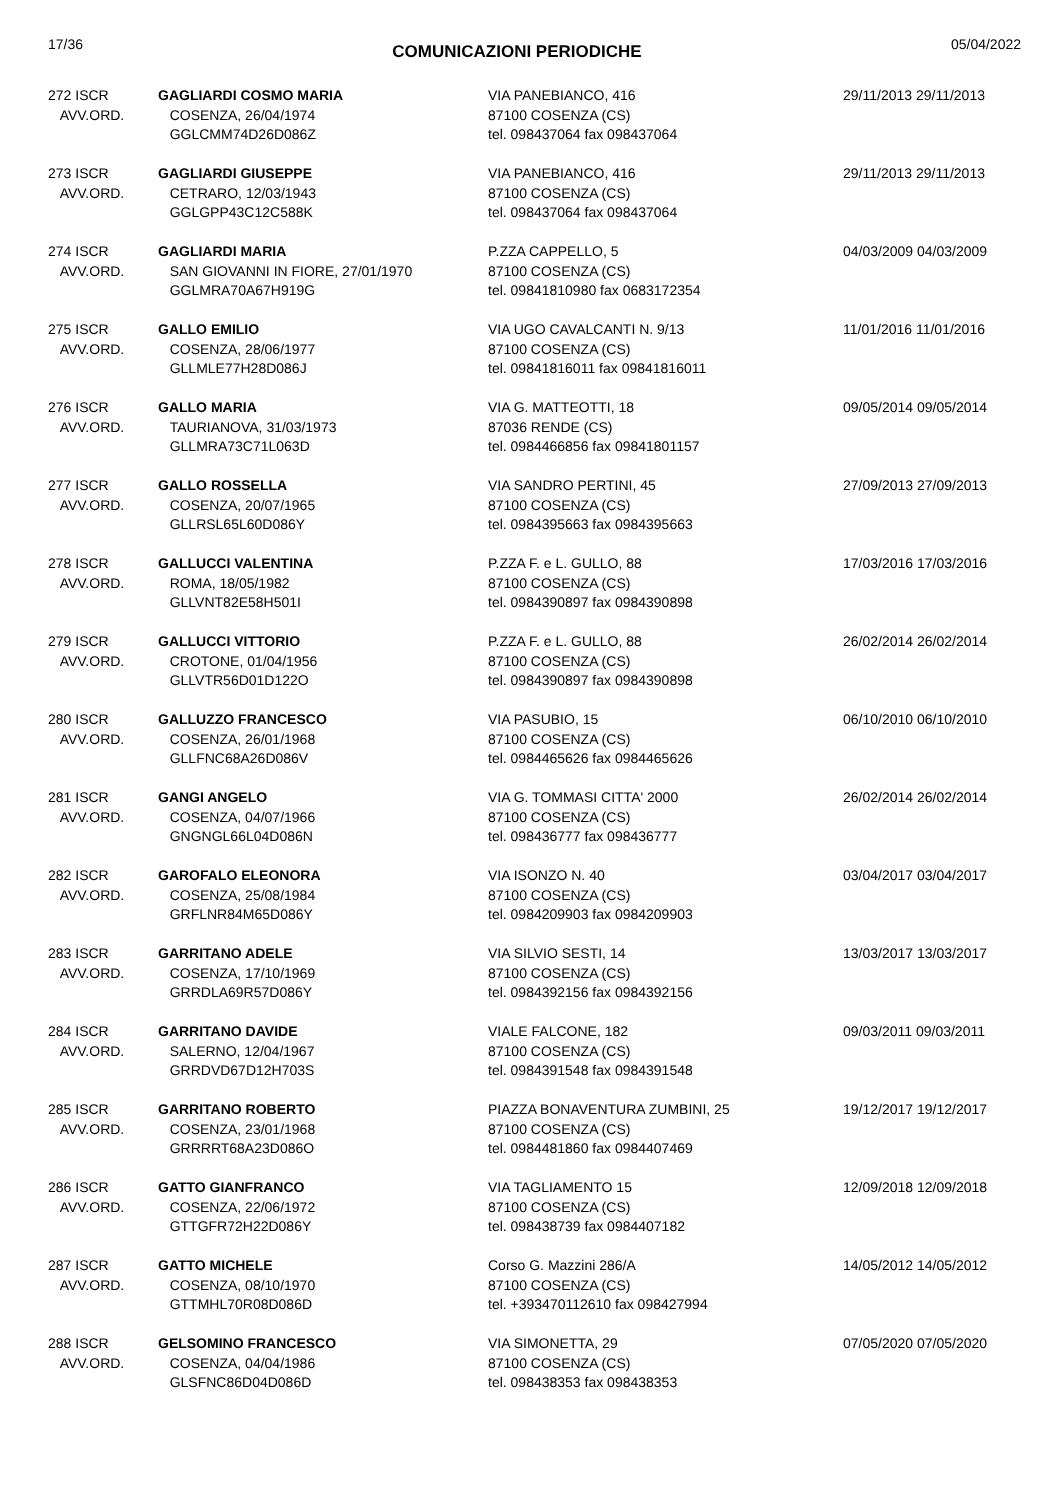17/36 COMUNICAZIONI PERIODICHE 05/04/2022
| 272 ISCR AVV.ORD. | GAGLIARDI COSMO MARIA COSENZA, 26/04/1974 GGLCMM74D26D086Z | VIA PANEBIANCO, 416 87100 COSENZA (CS) tel. 098437064 fax 098437064 | 29/11/2013 29/11/2013 |
| 273 ISCR AVV.ORD. | GAGLIARDI GIUSEPPE CETRARO, 12/03/1943 GGLGPP43C12C588K | VIA PANEBIANCO, 416 87100 COSENZA (CS) tel. 098437064 fax 098437064 | 29/11/2013 29/11/2013 |
| 274 ISCR AVV.ORD. | GAGLIARDI MARIA SAN GIOVANNI IN FIORE, 27/01/1970 GGLMRA70A67H919G | P.ZZA CAPPELLO, 5 87100 COSENZA (CS) tel. 09841810980 fax 0683172354 | 04/03/2009 04/03/2009 |
| 275 ISCR AVV.ORD. | GALLO EMILIO COSENZA, 28/06/1977 GLLMLE77H28D086J | VIA UGO CAVALCANTI N. 9/13 87100 COSENZA (CS) tel. 09841816011 fax 09841816011 | 11/01/2016 11/01/2016 |
| 276 ISCR AVV.ORD. | GALLO MARIA TAURIANOVA, 31/03/1973 GLLMRA73C71L063D | VIA G. MATTEOTTI, 18 87036 RENDE (CS) tel. 0984466856 fax 09841801157 | 09/05/2014 09/05/2014 |
| 277 ISCR AVV.ORD. | GALLO ROSSELLA COSENZA, 20/07/1965 GLLRSL65L60D086Y | VIA SANDRO PERTINI, 45 87100 COSENZA (CS) tel. 0984395663 fax 0984395663 | 27/09/2013 27/09/2013 |
| 278 ISCR AVV.ORD. | GALLUCCI VALENTINA ROMA, 18/05/1982 GLLVNT82E58H501I | P.ZZA F. e L. GULLO, 88 87100 COSENZA (CS) tel. 0984390897 fax 0984390898 | 17/03/2016 17/03/2016 |
| 279 ISCR AVV.ORD. | GALLUCCI VITTORIO CROTONE, 01/04/1956 GLLVTR56D01D122O | P.ZZA F. e L. GULLO, 88 87100 COSENZA (CS) tel. 0984390897 fax 0984390898 | 26/02/2014 26/02/2014 |
| 280 ISCR AVV.ORD. | GALLUZZO FRANCESCO COSENZA, 26/01/1968 GLLFNC68A26D086V | VIA PASUBIO, 15 87100 COSENZA (CS) tel. 0984465626 fax 0984465626 | 06/10/2010 06/10/2010 |
| 281 ISCR AVV.ORD. | GANGI ANGELO COSENZA, 04/07/1966 GNGNGL66L04D086N | VIA G. TOMMASI CITTA' 2000 87100 COSENZA (CS) tel. 098436777 fax 098436777 | 26/02/2014 26/02/2014 |
| 282 ISCR AVV.ORD. | GAROFALO ELEONORA COSENZA, 25/08/1984 GRFLNR84M65D086Y | VIA ISONZO N. 40 87100 COSENZA (CS) tel. 0984209903 fax 0984209903 | 03/04/2017 03/04/2017 |
| 283 ISCR AVV.ORD. | GARRITANO ADELE COSENZA, 17/10/1969 GRRDLA69R57D086Y | VIA SILVIO SESTI, 14 87100 COSENZA (CS) tel. 0984392156 fax 0984392156 | 13/03/2017 13/03/2017 |
| 284 ISCR AVV.ORD. | GARRITANO DAVIDE SALERNO, 12/04/1967 GRRDVD67D12H703S | VIALE FALCONE, 182 87100 COSENZA (CS) tel. 0984391548 fax 0984391548 | 09/03/2011 09/03/2011 |
| 285 ISCR AVV.ORD. | GARRITANO ROBERTO COSENZA, 23/01/1968 GRRRRT68A23D086O | PIAZZA BONAVENTURA ZUMBINI, 25 87100 COSENZA (CS) tel. 0984481860 fax 0984407469 | 19/12/2017 19/12/2017 |
| 286 ISCR AVV.ORD. | GATTO GIANFRANCO COSENZA, 22/06/1972 GTTGFR72H22D086Y | VIA TAGLIAMENTO 15 87100 COSENZA (CS) tel. 098438739 fax 0984407182 | 12/09/2018 12/09/2018 |
| 287 ISCR AVV.ORD. | GATTO MICHELE COSENZA, 08/10/1970 GTTMHL70R08D086D | Corso G. Mazzini 286/A 87100 COSENZA (CS) tel. +393470112610 fax 098427994 | 14/05/2012 14/05/2012 |
| 288 ISCR AVV.ORD. | GELSOMINO FRANCESCO COSENZA, 04/04/1986 GLSFNC86D04D086D | VIA SIMONETTA, 29 87100 COSENZA (CS) tel. 098438353 fax 098438353 | 07/05/2020 07/05/2020 |